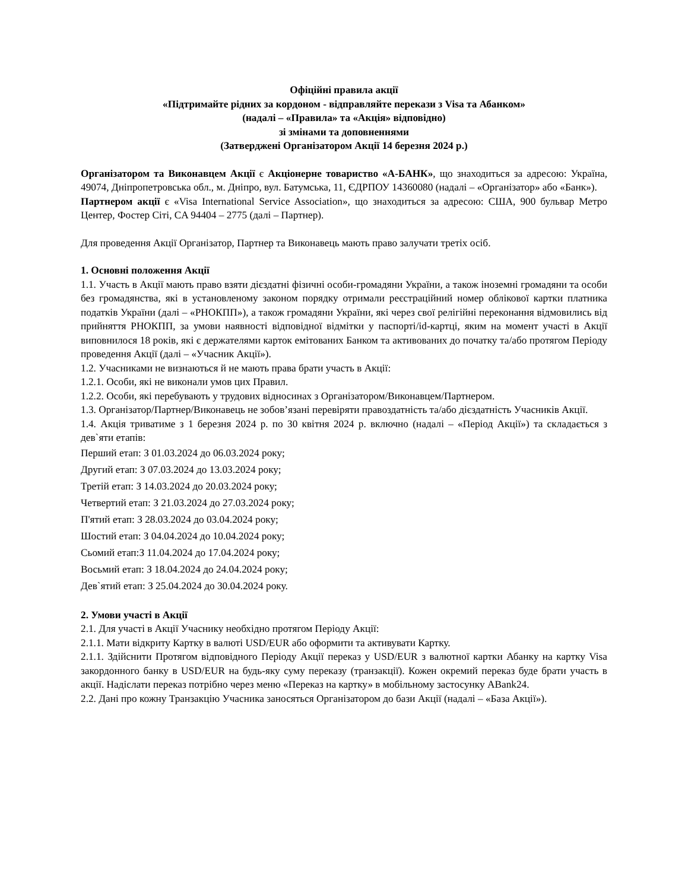Офіційні правила акції
«Підтримайте рідних за кордоном - відправляйте перекази з Visa та Абанком»
(надалі – «Правила» та «Акція» відповідно)
зі змінами та доповненнями
(Затверджені Організатором Акції 14 березня 2024 р.)
Організатором та Виконавцем Акції є Акціонерне товариство «А-БАНК», що знаходиться за адресою: Україна, 49074, Дніпропетровська обл., м. Дніпро, вул. Батумська, 11, ЄДРПОУ 14360080 (надалі – «Організатор» або «Банк»).
Партнером акції є «Visa International Service Association», що знаходиться за адресою: США, 900 бульвар Метро Центер, Фостер Сіті, CA 94404 – 2775 (далі – Партнер).
Для проведення Акції Організатор, Партнер та Виконавець мають право залучати третіх осіб.
1. Основні положення Акції
1.1. Участь в Акції мають право взяти дієздатні фізичні особи-громадяни України, а також іноземні громадяни та особи без громадянства, які в установленому законом порядку отримали реєстраційний номер облікової картки платника податків України (далі – «РНОКПП»), а також громадяни України, які через свої релігійні переконання відмовились від прийняття РНОКПП, за умови наявності відповідної відмітки у паспорті/id-картці, яким на момент участі в Акції виповнилося 18 років, які є держателями карток емітованих Банком та активованих до початку та/або протягом Періоду проведення Акції (далі – «Учасник Акції»).
1.2. Учасниками не визнаються й не мають права брати участь в Акції:
1.2.1. Особи, які не виконали умов цих Правил.
1.2.2. Особи, які перебувають у трудових відносинах з Організатором/Виконавцем/Партнером.
1.3. Організатор/Партнер/Виконавець не зобов’язані перевіряти правоздатність та/або дієздатність Учасників Акції.
1.4. Акція триватиме з 1 березня 2024 р. по 30 квітня 2024 р. включно (надалі – «Період Акції») та складається з дев`яти етапів:
Перший етап: З 01.03.2024 до 06.03.2024 року;
Другий етап: З 07.03.2024 до 13.03.2024 року;
Третій етап: З 14.03.2024 до 20.03.2024 року;
Четвертий етап: З 21.03.2024 до 27.03.2024 року;
П'ятий етап: З 28.03.2024 до 03.04.2024 року;
Шостий етап: З 04.04.2024 до 10.04.2024 року;
Сьомий етап:З 11.04.2024 до 17.04.2024 року;
Восьмий етап: З 18.04.2024 до 24.04.2024 року;
Дев`ятий етап: З 25.04.2024 до 30.04.2024 року.
2. Умови участі в Акції
2.1. Для участі в Акції Учаснику необхідно протягом Періоду Акції:
2.1.1. Мати відкриту Картку в валюті USD/EUR або оформити та активувати Картку.
2.1.1. Здійснити Протягом відповідного Періоду Акції переказ у USD/EUR з валютної картки Абанку на картку Visa закордонного банку в USD/EUR на будь-яку суму переказу (транзакції). Кожен окремий переказ буде брати участь в акції. Надіслати переказ потрібно через меню «Переказ на картку» в мобільному застосунку ABank24.
2.2. Дані про кожну Транзакцію Учасника заносяться Організатором до бази Акції (надалі – «База Акції»).